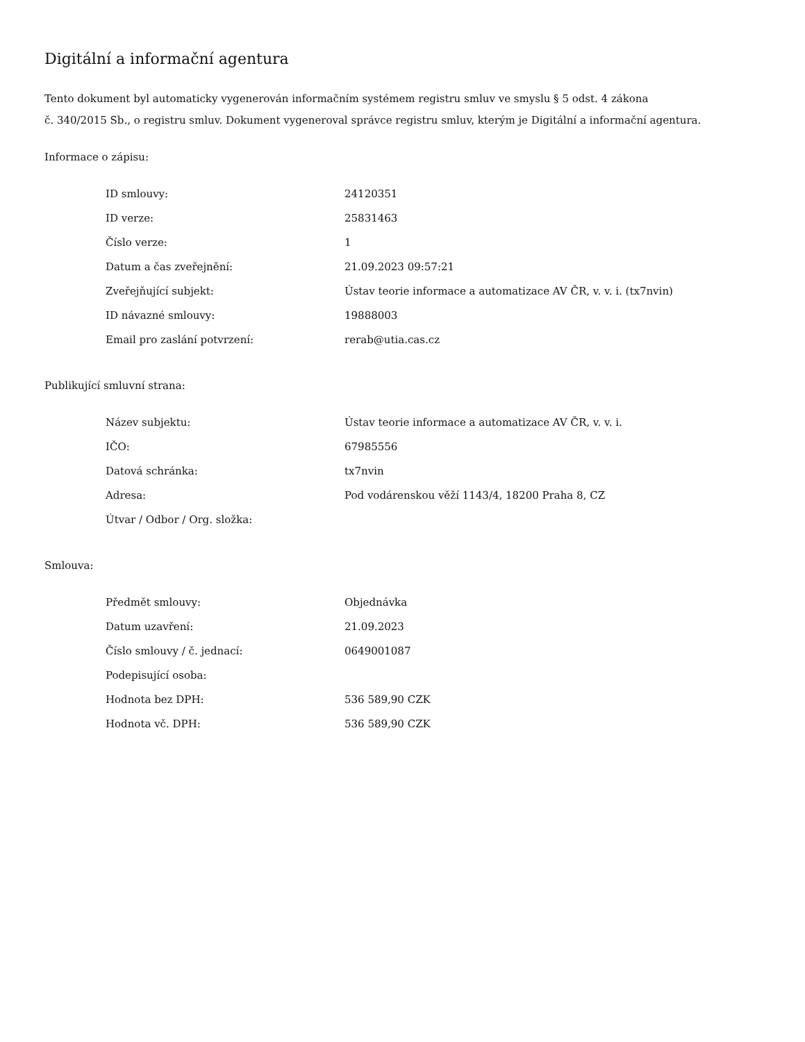Digitální a informační agentura
Tento dokument byl automaticky vygenerován informačním systémem registru smluv ve smyslu § 5 odst. 4 zákona
č. 340/2015 Sb., o registru smluv. Dokument vygeneroval správce registru smluv, kterým je Digitální a informační agentura.
Informace o zápisu:
| ID smlouvy: | 24120351 |
| ID verze: | 25831463 |
| Číslo verze: | 1 |
| Datum a čas zveřejnění: | 21.09.2023 09:57:21 |
| Zveřejňující subjekt: | Ústav teorie informace a automatizace AV ČR, v. v. i. (tx7nvin) |
| ID návazné smlouvy: | 19888003 |
| Email pro zaslání potvrzení: | rerab@utia.cas.cz |
Publikující smluvní strana:
| Název subjektu: | Ústav teorie informace a automatizace AV ČR, v. v. i. |
| IČO: | 67985556 |
| Datová schránka: | tx7nvin |
| Adresa: | Pod vodárenskou věží 1143/4, 18200 Praha 8, CZ |
| Útvar / Odbor / Org. složka: | |
Smlouva:
| Předmět smlouvy: | Objednávka |
| Datum uzavření: | 21.09.2023 |
| Číslo smlouvy / č. jednací: | 0649001087 |
| Podepisující osoba: | |
| Hodnota bez DPH: | 536 589,90 CZK |
| Hodnota vč. DPH: | 536 589,90 CZK |